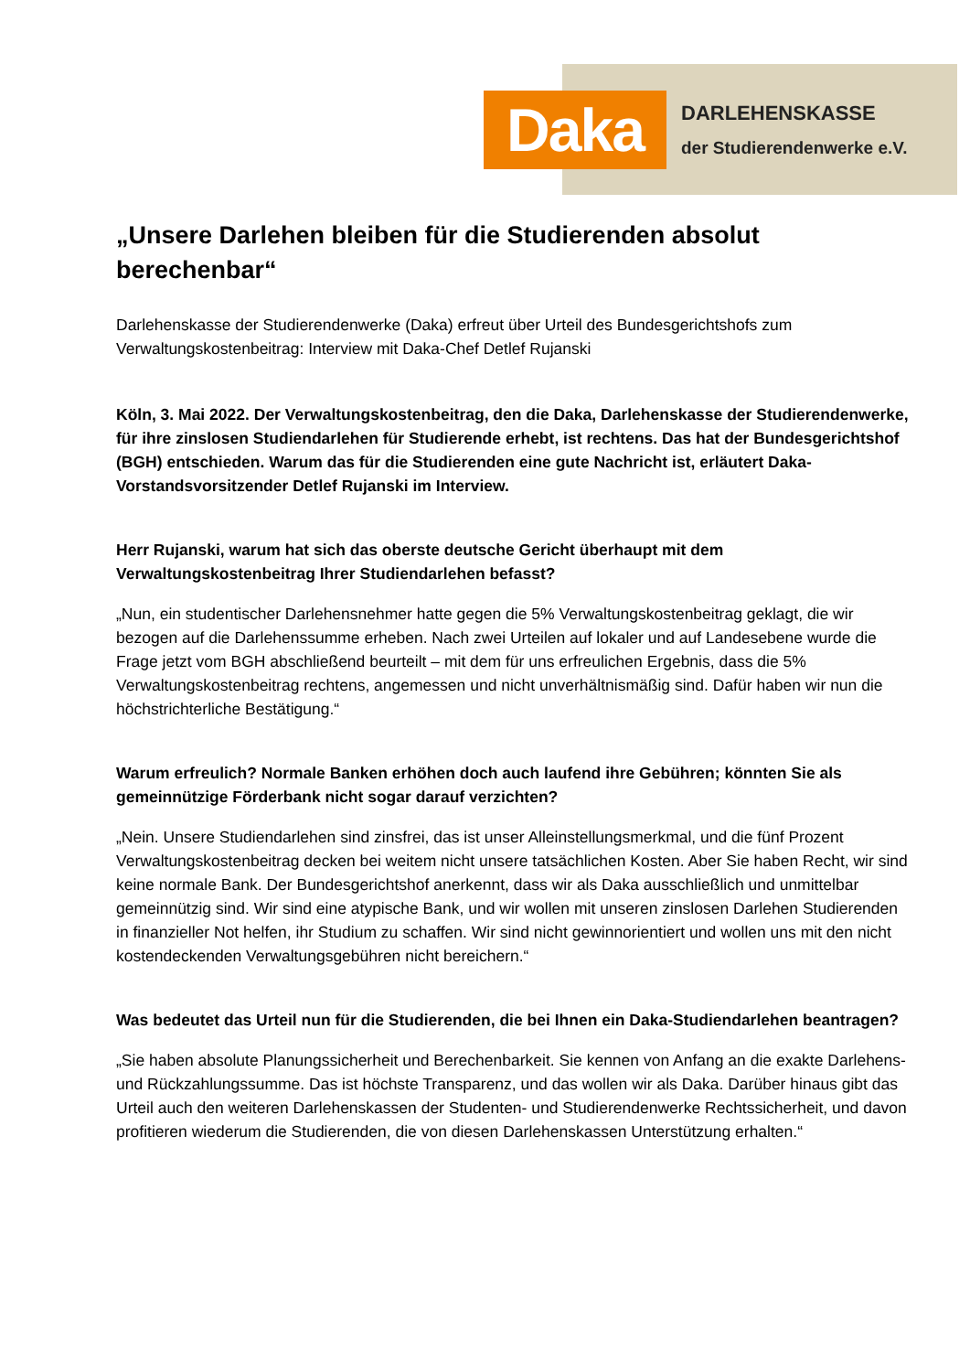Daka
DARLEHENSKASSE
der Studierendenwerke e.V.
„Unsere Darlehen bleiben für die Studierenden absolut berechenbar“
Darlehenskasse der Studierendenwerke (Daka) erfreut über Urteil des Bundesgerichtshofs zum Verwaltungskostenbeitrag: Interview mit Daka-Chef Detlef Rujanski
Köln, 3. Mai 2022. Der Verwaltungskostenbeitrag, den die Daka, Darlehenskasse der Studierendenwerke, für ihre zinslosen Studiendarlehen für Studierende erhebt, ist rechtens. Das hat der Bundesgerichtshof (BGH) entschieden. Warum das für die Studierenden eine gute Nachricht ist, erläutert Daka-Vorstandsvorsitzender Detlef Rujanski im Interview.
Herr Rujanski, warum hat sich das oberste deutsche Gericht überhaupt mit dem Verwaltungskostenbeitrag Ihrer Studiendarlehen befasst?
„Nun, ein studentischer Darlehensnehmer hatte gegen die 5% Verwaltungskostenbeitrag geklagt, die wir bezogen auf die Darlehenssumme erheben. Nach zwei Urteilen auf lokaler und auf Landesebene wurde die Frage jetzt vom BGH abschließend beurteilt – mit dem für uns erfreulichen Ergebnis, dass die 5% Verwaltungskostenbeitrag rechtens, angemessen und nicht unverhältnismäßig sind. Dafür haben wir nun die höchstrichterliche Bestätigung.“
Warum erfreulich? Normale Banken erhöhen doch auch laufend ihre Gebühren; könnten Sie als gemeinnützige Förderbank nicht sogar darauf verzichten?
„Nein. Unsere Studiendarlehen sind zinsfrei, das ist unser Alleinstellungsmerkmal, und die fünf Prozent Verwaltungskostenbeitrag decken bei weitem nicht unsere tatsächlichen Kosten. Aber Sie haben Recht, wir sind keine normale Bank. Der Bundesgerichtshof anerkennt, dass wir als Daka ausschließlich und unmittelbar gemeinnützig sind. Wir sind eine atypische Bank, und wir wollen mit unseren zinslosen Darlehen Studierenden in finanzieller Not helfen, ihr Studium zu schaffen. Wir sind nicht gewinnorientiert und wollen uns mit den nicht kostendeckenden Verwaltungsgebühren nicht bereichern.“
Was bedeutet das Urteil nun für die Studierenden, die bei Ihnen ein Daka-Studiendarlehen beantragen?
„Sie haben absolute Planungssicherheit und Berechenbarkeit. Sie kennen von Anfang an die exakte Darlehens- und Rückzahlungssumme. Das ist höchste Transparenz, und das wollen wir als Daka. Darüber hinaus gibt das Urteil auch den weiteren Darlehenskassen der Studenten- und Studierendenwerke Rechtssicherheit, und davon profitieren wiederum die Studierenden, die von diesen Darlehenskassen Unterstützung erhalten.“